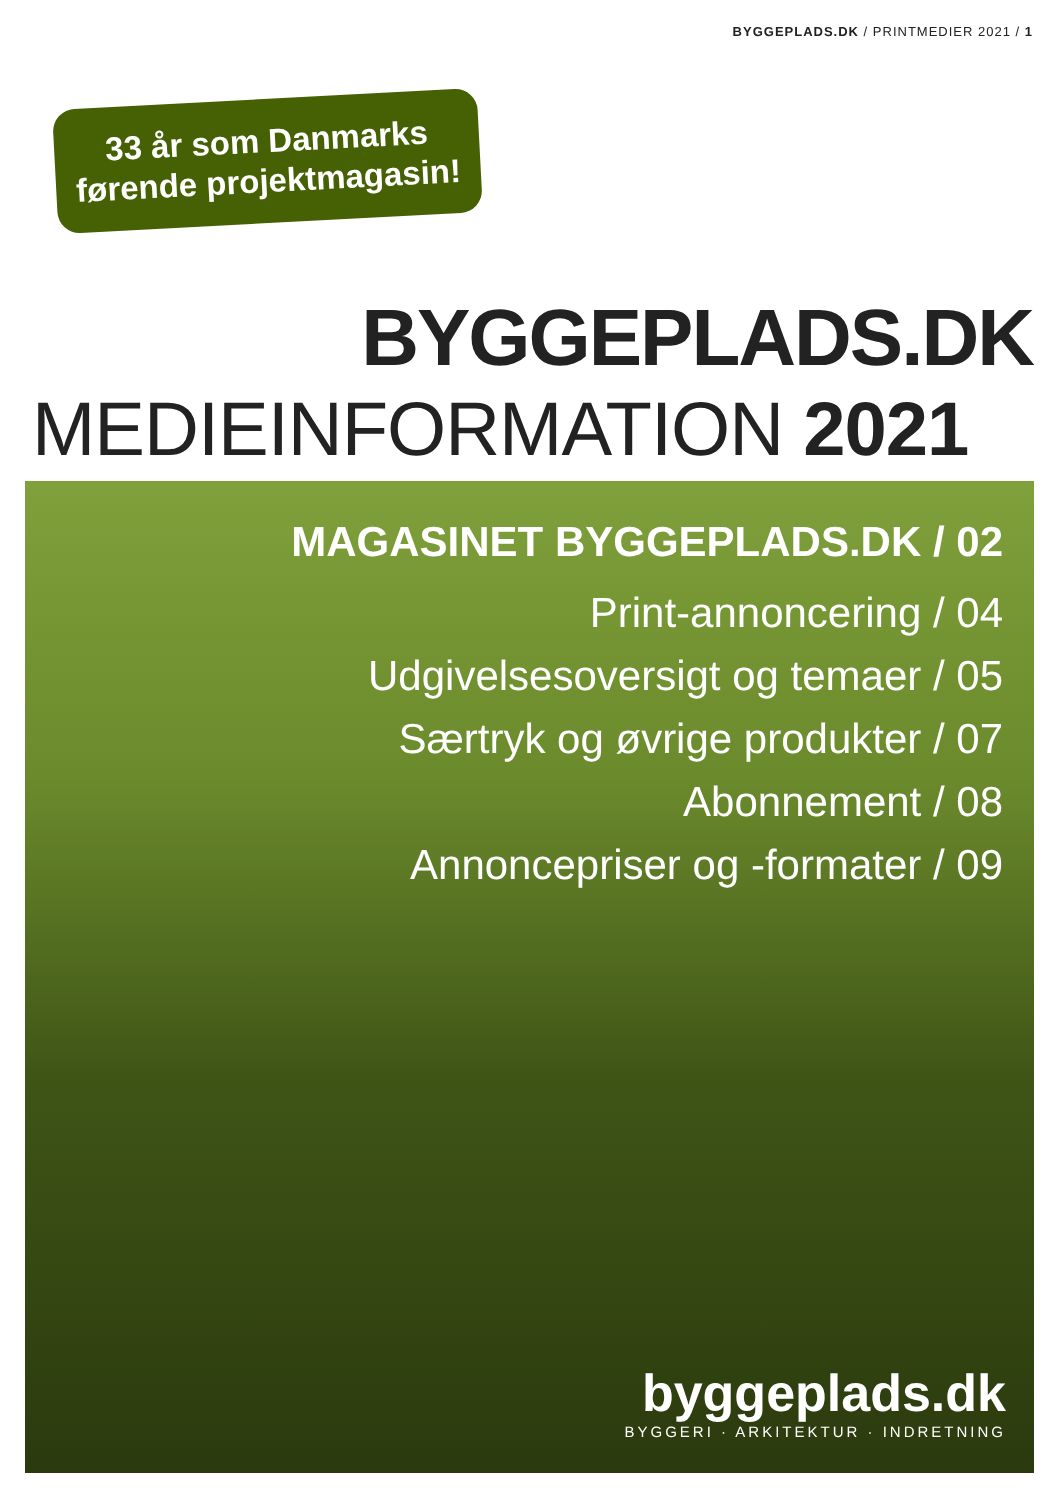BYGGEPLADS.DK / PRINTMEDIER 2021 / 1
33 år som Danmarks
førende projektmagasin!
BYGGEPLADS.DK
MEDIEINFORMATION 2021
MAGASINET BYGGEPLADS.DK / 02
Print-annoncering / 04
Udgivelsesoversigt og temaer / 05
Særtryk og øvrige produkter / 07
Abonnement / 08
Annoncepriser og -formater / 09
byggeplads.dk
BYGGERI · ARKITEKTUR · INDRETNING